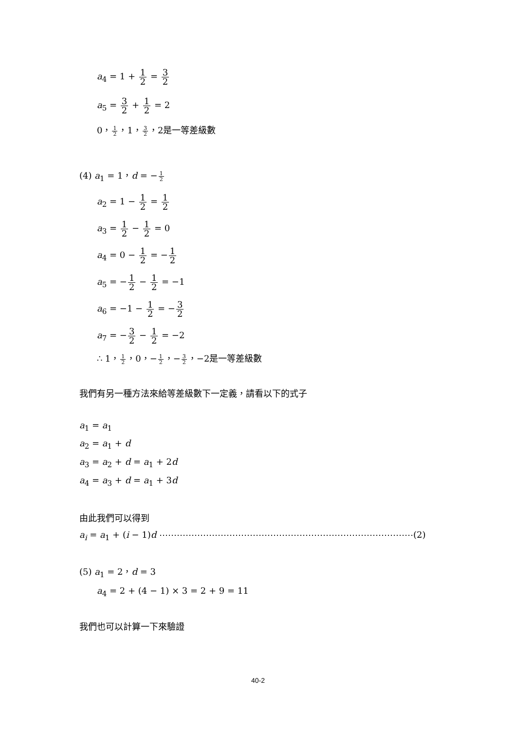a<sub>4</sub> = 1 + 1 2 = 3 2
a<sub>5</sub> = 3 2 + 1 2 = 2
0，1 2，1，3 2，2是一等差級數
(4) a<sub>1</sub> = 1，d = −1 2
a<sub>2</sub> = 1 − 1 2 = 1 2
a<sub>3</sub> = 1 2 − 1 2 = 0
a<sub>4</sub> = 0 − 1 2 = −1 2
a<sub>5</sub> = −1 2 − 1 2 = −1
a<sub>6</sub> = −1 − 1 2 = −3 2
a<sub>7</sub> = −3 2 − 1 2 = −2
∴ 1，1 2，0，−1 2，−3 2，−2是一等差級數
我們有另一種方法來給等差級數下一定義，請看以下的式子
a<sub>1</sub> = a<sub>1</sub>
a<sub>2</sub> = a<sub>1</sub> + d
a<sub>3</sub> = a<sub>2</sub> + d = a<sub>1</sub> + 2d
a<sub>4</sub> = a<sub>3</sub> + d = a<sub>1</sub> + 3d
由此我們可以得到
a<sub>i</sub> = a<sub>1</sub> + (i − 1)d ⋯⋯⋯⋯⋯⋯⋯⋯⋯⋯⋯⋯⋯⋯⋯⋯⋯⋯⋯⋯⋯⋯⋯⋯⋯⋯⋯⋯⋯(2)
(5) a<sub>1</sub> = 2，d = 3
a<sub>4</sub> = 2 + (4 − 1) × 3 = 2 + 9 = 11
我們也可以計算一下來驗證
40-2